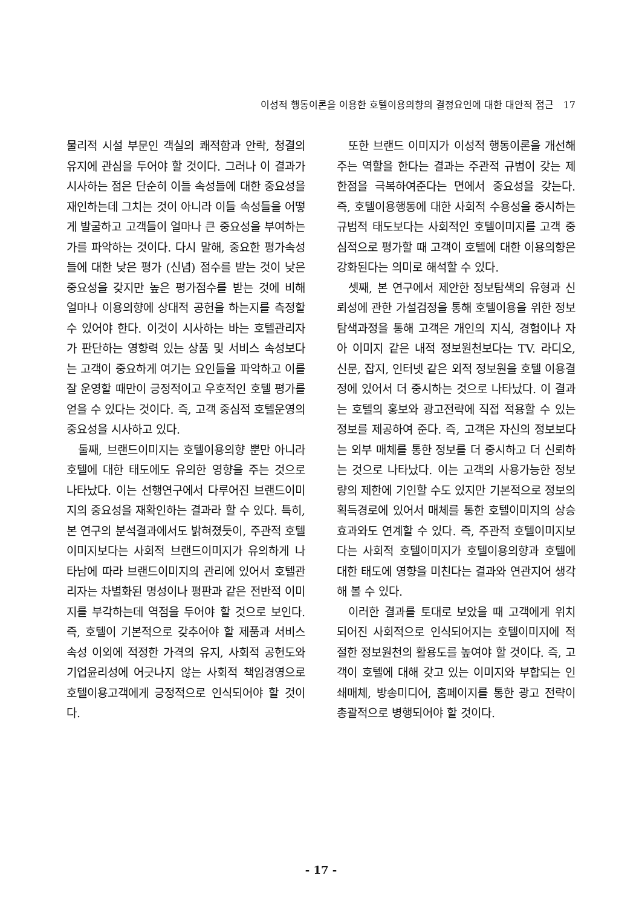이성적 행동이론을 이용한 호텔이용의향의 결정요인에 대한 대안적 접근 17
물리적 시설 부문인 객실의 쾌적함과 안락, 청결의 유지에 관심을 두어야 할 것이다. 그러나 이 결과가 시사하는 점은 단순히 이들 속성들에 대한 중요성을 재인하는데 그치는 것이 아니라 이들 속성들을 어떻게 발굴하고 고객들이 얼마나 큰 중요성을 부여하는가를 파악하는 것이다. 다시 말해, 중요한 평가속성들에 대한 낮은 평가 (신념) 점수를 받는 것이 낮은 중요성을 갖지만 높은 평가점수를 받는 것에 비해 얼마나 이용의향에 상대적 공헌을 하는지를 측정할 수 있어야 한다. 이것이 시사하는 바는 호텔관리자가 판단하는 영향력 있는 상품 및 서비스 속성보다는 고객이 중요하게 여기는 요인들을 파악하고 이를 잘 운영할 때만이 긍정적이고 우호적인 호텔 평가를 얻을 수 있다는 것이다. 즉, 고객 중심적 호텔운영의 중요성을 시사하고 있다.
둘째, 브랜드이미지는 호텔이용의향 뿐만 아니라 호텔에 대한 태도에도 유의한 영향을 주는 것으로 나타났다. 이는 선행연구에서 다루어진 브랜드이미지의 중요성을 재확인하는 결과라 할 수 있다. 특히, 본 연구의 분석결과에서도 밝혀졌듯이, 주관적 호텔이미지보다는 사회적 브랜드이미지가 유의하게 나타남에 따라 브랜드이미지의 관리에 있어서 호텔관리자는 차별화된 명성이나 평판과 같은 전반적 이미지를 부각하는데 역점을 두어야 할 것으로 보인다. 즉, 호텔이 기본적으로 갖추어야 할 제품과 서비스 속성 이외에 적정한 가격의 유지, 사회적 공헌도와 기업윤리성에 어긋나지 않는 사회적 책임경영으로 호텔이용고객에게 긍정적으로 인식되어야 할 것이다.
또한 브랜드 이미지가 이성적 행동이론을 개선해 주는 역할을 한다는 결과는 주관적 규범이 갖는 제한점을 극복하여준다는 면에서 중요성을 갖는다. 즉, 호텔이용행동에 대한 사회적 수용성을 중시하는 규범적 태도보다는 사회적인 호텔이미지를 고객 중심적으로 평가할 때 고객이 호텔에 대한 이용의향은 강화된다는 의미로 해석할 수 있다.
셋째, 본 연구에서 제안한 정보탐색의 유형과 신뢰성에 관한 가설검정을 통해 호텔이용을 위한 정보탐색과정을 통해 고객은 개인의 지식, 경험이나 자아 이미지 같은 내적 정보원천보다는 TV. 라디오, 신문, 잡지, 인터넷 같은 외적 정보원을 호텔 이용결정에 있어서 더 중시하는 것으로 나타났다. 이 결과는 호텔의 홍보와 광고전략에 직접 적용할 수 있는 정보를 제공하여 준다. 즉, 고객은 자신의 정보보다는 외부 매체를 통한 정보를 더 중시하고 더 신뢰하는 것으로 나타났다. 이는 고객의 사용가능한 정보량의 제한에 기인할 수도 있지만 기본적으로 정보의 획득경로에 있어서 매체를 통한 호텔이미지의 상승효과와도 연계할 수 있다. 즉, 주관적 호텔이미지보다는 사회적 호텔이미지가 호텔이용의향과 호텔에 대한 태도에 영향을 미친다는 결과와 연관지어 생각해 볼 수 있다.
이러한 결과를 토대로 보았을 때 고객에게 위치되어진 사회적으로 인식되어지는 호텔이미지에 적절한 정보원천의 활용도를 높여야 할 것이다. 즉, 고객이 호텔에 대해 갖고 있는 이미지와 부합되는 인쇄매체, 방송미디어, 홈페이지를 통한 광고 전략이 총괄적으로 병행되어야 할 것이다.
- 17 -